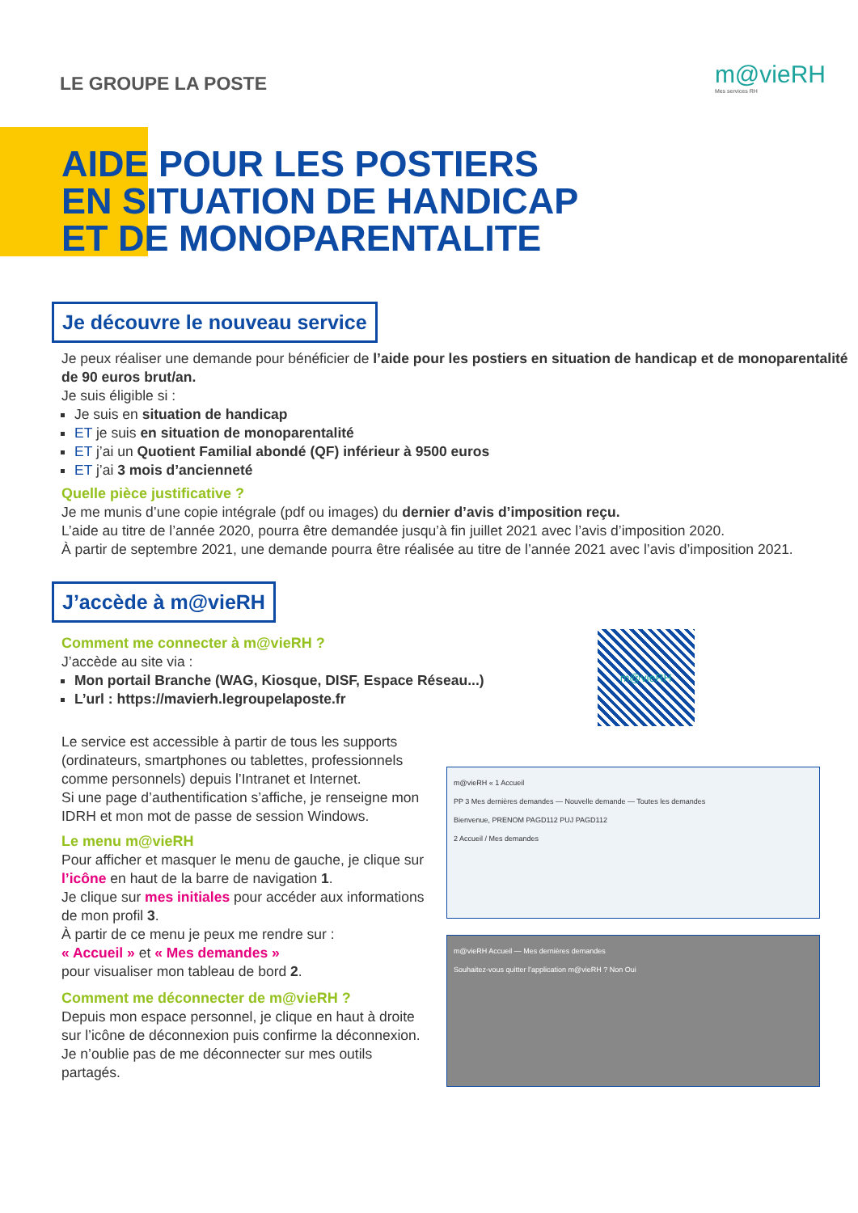LE GROUPE LA POSTE
m@vieRH
Mes services RH
AIDE POUR LES POSTIERS
EN SITUATION DE HANDICAP
ET DE MONOPARENTALITE
Je découvre le nouveau service
Je peux réaliser une demande pour bénéficier de l’aide pour les postiers en situation de handicap et de monoparentalité de 90 euros brut/an.
Je suis éligible si :
Je suis en situation de handicap
ET je suis en situation de monoparentalité
ET j’ai un Quotient Familial abondé (QF) inférieur à 9500 euros
ET j’ai 3 mois d’ancienneté
Quelle pièce justificative ?
Je me munis d’une copie intégrale (pdf ou images) du dernier d’avis d’imposition reçu.
L’aide au titre de l’année 2020, pourra être demandée jusqu’à fin juillet 2021 avec l’avis d’imposition 2020.
À partir de septembre 2021, une demande pourra être réalisée au titre de l’année 2021 avec l’avis d’imposition 2021.
J’accède à m@vieRH
Comment me connecter à m@vieRH ?
J’accède au site via :
Mon portail Branche (WAG, Kiosque, DISF, Espace Réseau...)
L’url : https://mavierh.legroupelaposte.fr
m@vieRH
Le service est accessible à partir de tous les supports (ordinateurs, smartphones ou tablettes, professionnels comme personnels) depuis l’Intranet et Internet.
Si une page d’authentification s’affiche, je renseigne mon IDRH et mon mot de passe de session Windows.
Le menu m@vieRH
Pour afficher et masquer le menu de gauche, je clique sur l’icône en haut de la barre de navigation 1.
Je clique sur mes initiales pour accéder aux informations de mon profil 3.
À partir de ce menu je peux me rendre sur :
« Accueil » et « Mes demandes »
pour visualiser mon tableau de bord 2.
Comment me déconnecter de m@vieRH ?
Depuis mon espace personnel, je clique en haut à droite sur l’icône de déconnexion puis confirme la déconnexion.
Je n’oublie pas de me déconnecter sur mes outils partagés.
m@vieRH « 1 Accueil
PP 3 Mes dernières demandes — Nouvelle demande — Toutes les demandes
Bienvenue, PRENOM PAGD112 PUJ PAGD112
2 Accueil / Mes demandes
m@vieRH Accueil — Mes dernières demandes
Souhaitez-vous quitter l’application m@vieRH ? Non Oui